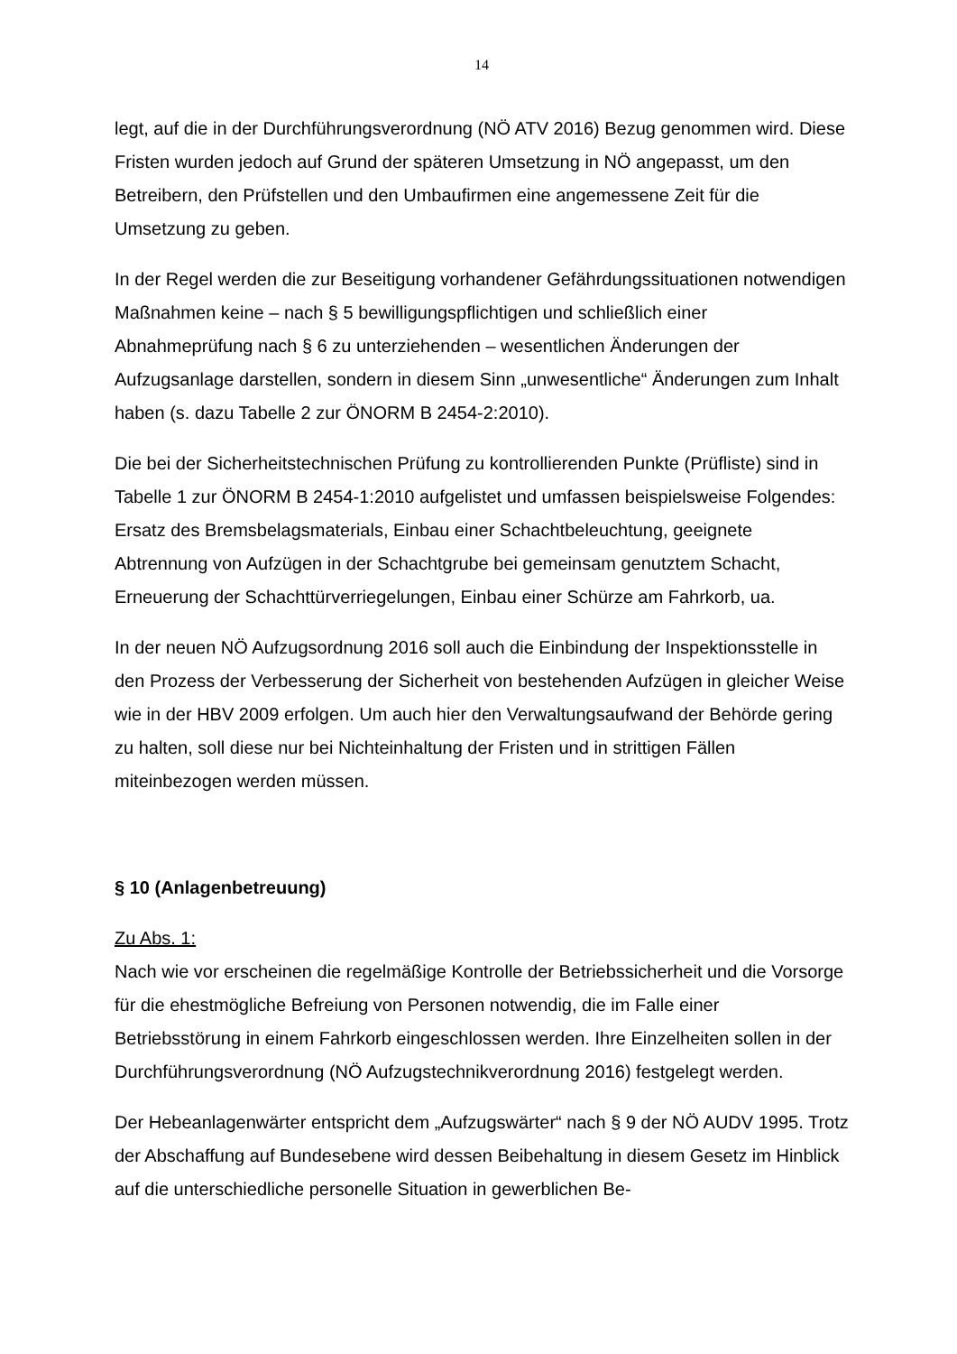14
legt, auf die in der Durchführungsverordnung (NÖ ATV 2016) Bezug genommen wird. Diese Fristen wurden jedoch auf Grund der späteren Umsetzung in NÖ angepasst, um den Betreibern, den Prüfstellen und den Umbaufirmen eine angemessene Zeit für die Umsetzung zu geben.
In der Regel werden die zur Beseitigung vorhandener Gefährdungssituationen notwendigen Maßnahmen keine – nach § 5 bewilligungspflichtigen und schließlich einer Abnahmeprüfung nach § 6 zu unterziehenden – wesentlichen Änderungen der Aufzugsanlage darstellen, sondern in diesem Sinn „unwesentliche“ Änderungen zum Inhalt haben (s. dazu Tabelle 2 zur ÖNORM B 2454-2:2010).
Die bei der Sicherheitstechnischen Prüfung zu kontrollierenden Punkte (Prüfliste) sind in Tabelle 1 zur ÖNORM B 2454-1:2010 aufgelistet und umfassen beispielsweise Folgendes: Ersatz des Bremsbelagsmaterials, Einbau einer Schachtbeleuchtung, geeignete Abtrennung von Aufzügen in der Schachtgrube bei gemeinsam genutztem Schacht, Erneuerung der Schachttürverriegelungen, Einbau einer Schürze am Fahrkorb, ua.
In der neuen NÖ Aufzugsordnung 2016 soll auch die Einbindung der Inspektionsstelle in den Prozess der Verbesserung der Sicherheit von bestehenden Aufzügen in gleicher Weise wie in der HBV 2009 erfolgen. Um auch hier den Verwaltungsaufwand der Behörde gering zu halten, soll diese nur bei Nichteinhaltung der Fristen und in strittigen Fällen miteinbezogen werden müssen.
§ 10 (Anlagenbetreuung)
Zu Abs. 1:
Nach wie vor erscheinen die regelmäßige Kontrolle der Betriebssicherheit und die Vorsorge für die ehestmögliche Befreiung von Personen notwendig, die im Falle einer Betriebsstörung in einem Fahrkorb eingeschlossen werden. Ihre Einzelheiten sollen in der Durchführungsverordnung (NÖ Aufzugstechnikverordnung 2016) festgelegt werden.
Der Hebeanlagenwärter entspricht dem „Aufzugswärter“ nach § 9 der NÖ AUDV 1995. Trotz der Abschaffung auf Bundesebene wird dessen Beibehaltung in diesem Gesetz im Hinblick auf die unterschiedliche personelle Situation in gewerblichen Be-